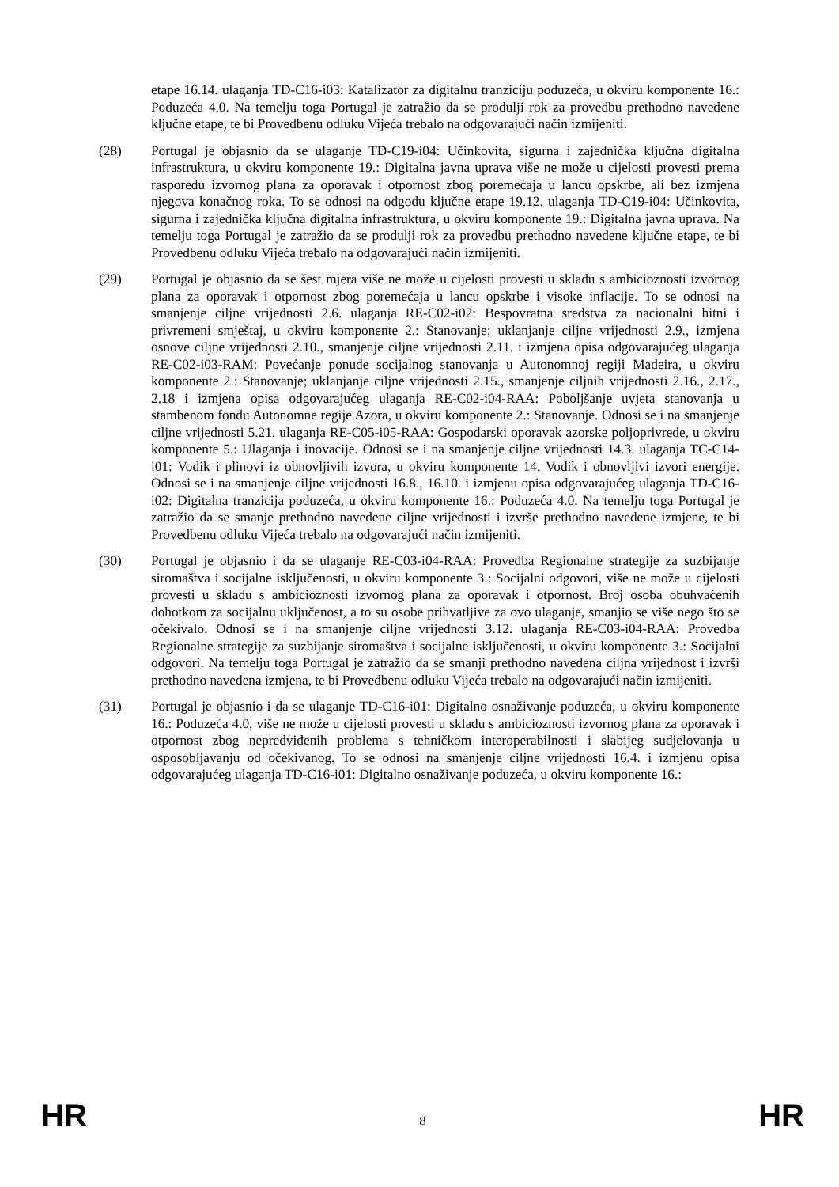etape 16.14. ulaganja TD-C16-i03: Katalizator za digitalnu tranziciju poduzeća, u okviru komponente 16.: Poduzeća 4.0. Na temelju toga Portugal je zatražio da se produlji rok za provedbu prethodno navedene ključne etape, te bi Provedbenu odluku Vijeća trebalo na odgovarajući način izmijeniti.
(28) Portugal je objasnio da se ulaganje TD-C19-i04: Učinkovita, sigurna i zajednička ključna digitalna infrastruktura, u okviru komponente 19.: Digitalna javna uprava više ne može u cijelosti provesti prema rasporedu izvornog plana za oporavak i otpornost zbog poremećaja u lancu opskrbe, ali bez izmjena njegova konačnog roka. To se odnosi na odgodu ključne etape 19.12. ulaganja TD-C19-i04: Učinkovita, sigurna i zajednička ključna digitalna infrastruktura, u okviru komponente 19.: Digitalna javna uprava. Na temelju toga Portugal je zatražio da se produlji rok za provedbu prethodno navedene ključne etape, te bi Provedbenu odluku Vijeća trebalo na odgovarajući način izmijeniti.
(29) Portugal je objasnio da se šest mjera više ne može u cijelosti provesti u skladu s ambicioznosti izvornog plana za oporavak i otpornost zbog poremećaja u lancu opskrbe i visoke inflacije. To se odnosi na smanjenje ciljne vrijednosti 2.6. ulaganja RE-C02-i02: Bespovratna sredstva za nacionalni hitni i privremeni smještaj, u okviru komponente 2.: Stanovanje; uklanjanje ciljne vrijednosti 2.9., izmjena osnove ciljne vrijednosti 2.10., smanjenje ciljne vrijednosti 2.11. i izmjena opisa odgovarajućeg ulaganja RE-C02-i03-RAM: Povećanje ponude socijalnog stanovanja u Autonomnoj regiji Madeira, u okviru komponente 2.: Stanovanje; uklanjanje ciljne vrijednosti 2.15., smanjenje ciljnih vrijednosti 2.16., 2.17., 2.18 i izmjena opisa odgovarajućeg ulaganja RE-C02-i04-RAA: Poboljšanje uvjeta stanovanja u stambenom fondu Autonomne regije Azora, u okviru komponente 2.: Stanovanje. Odnosi se i na smanjenje ciljne vrijednosti 5.21. ulaganja RE-C05-i05-RAA: Gospodarski oporavak azorske poljoprivrede, u okviru komponente 5.: Ulaganja i inovacije. Odnosi se i na smanjenje ciljne vrijednosti 14.3. ulaganja TC-C14-i01: Vodik i plinovi iz obnovljivih izvora, u okviru komponente 14. Vodik i obnovljivi izvori energije. Odnosi se i na smanjenje ciljne vrijednosti 16.8., 16.10. i izmjenu opisa odgovarajućeg ulaganja TD-C16-i02: Digitalna tranzicija poduzeća, u okviru komponente 16.: Poduzeća 4.0. Na temelju toga Portugal je zatražio da se smanje prethodno navedene ciljne vrijednosti i izvrše prethodno navedene izmjene, te bi Provedbenu odluku Vijeća trebalo na odgovarajući način izmijeniti.
(30) Portugal je objasnio i da se ulaganje RE-C03-i04-RAA: Provedba Regionalne strategije za suzbijanje siromaštva i socijalne isključenosti, u okviru komponente 3.: Socijalni odgovori, više ne može u cijelosti provesti u skladu s ambicioznosti izvornog plana za oporavak i otpornost. Broj osoba obuhvaćenih dohotkom za socijalnu uključenost, a to su osobe prihvatljive za ovo ulaganje, smanjio se više nego što se očekivalo. Odnosi se i na smanjenje ciljne vrijednosti 3.12. ulaganja RE-C03-i04-RAA: Provedba Regionalne strategije za suzbijanje siromaštva i socijalne isključenosti, u okviru komponente 3.: Socijalni odgovori. Na temelju toga Portugal je zatražio da se smanji prethodno navedena ciljna vrijednost i izvrši prethodno navedena izmjena, te bi Provedbenu odluku Vijeća trebalo na odgovarajući način izmijeniti.
(31) Portugal je objasnio i da se ulaganje TD-C16-i01: Digitalno osnaživanje poduzeća, u okviru komponente 16.: Poduzeća 4.0, više ne može u cijelosti provesti u skladu s ambicioznosti izvornog plana za oporavak i otpornost zbog nepredviđenih problema s tehničkom interoperabilnosti i slabijeg sudjelovanja u osposobljavanju od očekivanog. To se odnosi na smanjenje ciljne vrijednosti 16.4. i izmjenu opisa odgovarajućeg ulaganja TD-C16-i01: Digitalno osnaživanje poduzeća, u okviru komponente 16.:
HR 8 HR